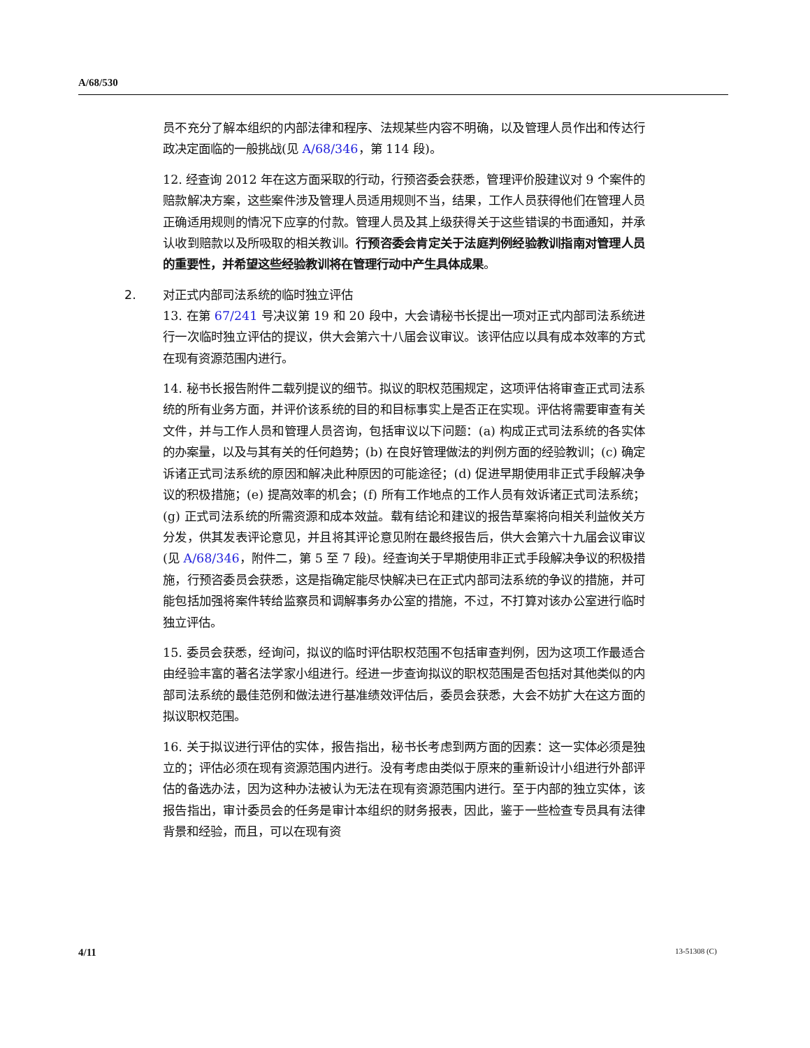A/68/530
员不充分了解本组织的内部法律和程序、法规某些内容不明确，以及管理人员作出和传达行政决定面临的一般挑战(见 A/68/346，第 114 段)。
12. 经查询 2012 年在这方面采取的行动，行预咨委会获悉，管理评价股建议对 9 个案件的赔款解决方案，这些案件涉及管理人员适用规则不当，结果，工作人员获得他们在管理人员正确适用规则的情况下应享的付款。管理人员及其上级获得关于这些错误的书面通知，并承认收到赔款以及所吸取的相关教训。行预咨委会肯定关于法庭判例经验教训指南对管理人员的重要性，并希望这些经验教训将在管理行动中产生具体成果。
2. 对正式内部司法系统的临时独立评估
13. 在第 67/241 号决议第 19 和 20 段中，大会请秘书长提出一项对正式内部司法系统进行一次临时独立评估的提议，供大会第六十八届会议审议。该评估应以具有成本效率的方式在现有资源范围内进行。
14. 秘书长报告附件二载列提议的细节。拟议的职权范围规定，这项评估将审查正式司法系统的所有业务方面，并评价该系统的目的和目标事实上是否正在实现。评估将需要审查有关文件，并与工作人员和管理人员咨询，包括审议以下问题：(a) 构成正式司法系统的各实体的办案量，以及与其有关的任何趋势；(b) 在良好管理做法的判例方面的经验教训；(c) 确定诉诸正式司法系统的原因和解决此种原因的可能途径；(d) 促进早期使用非正式手段解决争议的积极措施；(e) 提高效率的机会；(f) 所有工作地点的工作人员有效诉诸正式司法系统；(g) 正式司法系统的所需资源和成本效益。载有结论和建议的报告草案将向相关利益攸关方分发，供其发表评论意见，并且将其评论意见附在最终报告后，供大会第六十九届会议审议(见 A/68/346，附件二，第 5 至 7 段)。经查询关于早期使用非正式手段解决争议的积极措施，行预咨委员会获悉，这是指确定能尽快解决已在正式内部司法系统的争议的措施，并可能包括加强将案件转给监察员和调解事务办公室的措施，不过，不打算对该办公室进行临时独立评估。
15. 委员会获悉，经询问，拟议的临时评估职权范围不包括审查判例，因为这项工作最适合由经验丰富的著名法学家小组进行。经进一步查询拟议的职权范围是否包括对其他类似的内部司法系统的最佳范例和做法进行基准绩效评估后，委员会获悉，大会不妨扩大在这方面的拟议职权范围。
16. 关于拟议进行评估的实体，报告指出，秘书长考虑到两方面的因素：这一实体必须是独立的；评估必须在现有资源范围内进行。没有考虑由类似于原来的重新设计小组进行外部评估的备选办法，因为这种办法被认为无法在现有资源范围内进行。至于内部的独立实体，该报告指出，审计委员会的任务是审计本组织的财务报表，因此，鉴于一些检查专员具有法律背景和经验，而且，可以在现有资
4/11 13-51308 (C)